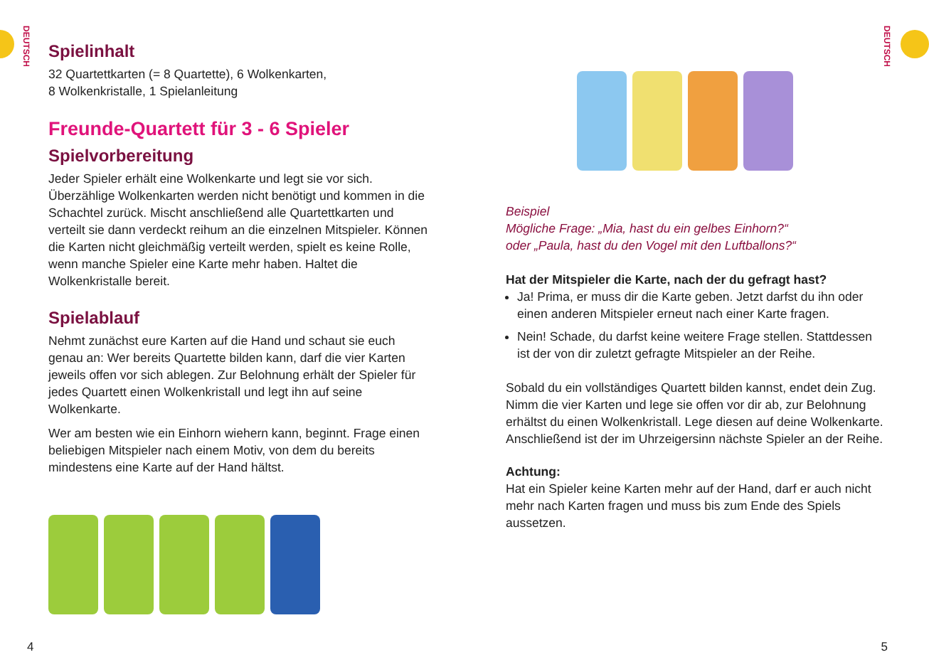DEUTSCH
Spielinhalt
32 Quartettkarten (= 8 Quartette), 6 Wolkenkarten,
8 Wolkenkristalle, 1 Spielanleitung
Freunde-Quartett für 3 - 6 Spieler
Spielvorbereitung
Jeder Spieler erhält eine Wolkenkarte und legt sie vor sich. Überzählige Wolkenkarten werden nicht benötigt und kommen in die Schachtel zurück. Mischt anschließend alle Quartettkarten und verteilt sie dann verdeckt reihum an die einzelnen Mitspieler. Können die Karten nicht gleichmäßig verteilt werden, spielt es keine Rolle, wenn manche Spieler eine Karte mehr haben. Haltet die Wolkenkristalle bereit.
Spielablauf
Nehmt zunächst eure Karten auf die Hand und schaut sie euch genau an: Wer bereits Quartette bilden kann, darf die vier Karten jeweils offen vor sich ablegen. Zur Belohnung erhält der Spieler für jedes Quartett einen Wolkenkristall und legt ihn auf seine Wolkenkarte.
Wer am besten wie ein Einhorn wiehern kann, beginnt. Frage einen beliebigen Mitspieler nach einem Motiv, von dem du bereits mindestens eine Karte auf der Hand hältst.
4
DEUTSCH
Beispiel
Mögliche Frage: „Mia, hast du ein gelbes Einhorn?“
oder „Paula, hast du den Vogel mit den Luftballons?“
Hat der Mitspieler die Karte, nach der du gefragt hast?
Ja! Prima, er muss dir die Karte geben. Jetzt darfst du ihn oder einen anderen Mitspieler erneut nach einer Karte fragen.
Nein! Schade, du darfst keine weitere Frage stellen. Stattdessen ist der von dir zuletzt gefragte Mitspieler an der Reihe.
Sobald du ein vollständiges Quartett bilden kannst, endet dein Zug. Nimm die vier Karten und lege sie offen vor dir ab, zur Belohnung erhältst du einen Wolkenkristall. Lege diesen auf deine Wolkenkarte. Anschließend ist der im Uhrzeigersinn nächste Spieler an der Reihe.
Achtung:
Hat ein Spieler keine Karten mehr auf der Hand, darf er auch nicht mehr nach Karten fragen und muss bis zum Ende des Spiels aussetzen.
5